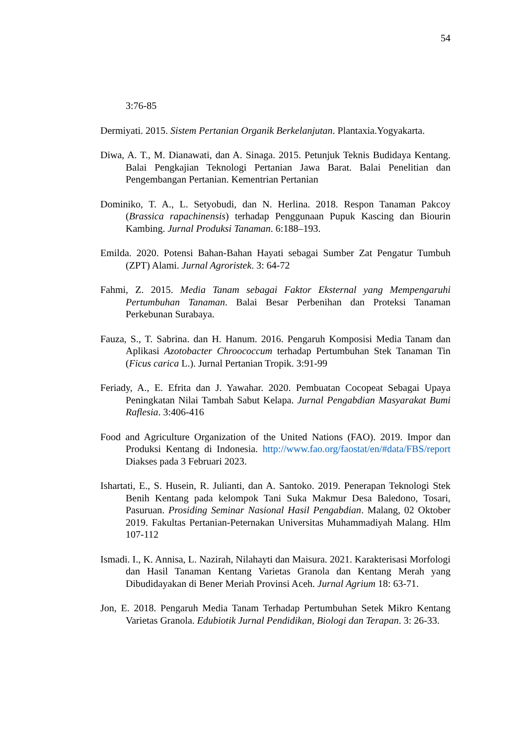54
3:76-85
Dermiyati. 2015. Sistem Pertanian Organik Berkelanjutan. Plantaxia.Yogyakarta.
Diwa, A. T., M. Dianawati, dan A. Sinaga. 2015. Petunjuk Teknis Budidaya Kentang. Balai Pengkajian Teknologi Pertanian Jawa Barat. Balai Penelitian dan Pengembangan Pertanian. Kementrian Pertanian
Dominiko, T. A., L. Setyobudi, dan N. Herlina. 2018. Respon Tanaman Pakcoy (Brassica rapachinensis) terhadap Penggunaan Pupuk Kascing dan Biourin Kambing. Jurnal Produksi Tanaman. 6:188–193.
Emilda. 2020. Potensi Bahan-Bahan Hayati sebagai Sumber Zat Pengatur Tumbuh (ZPT) Alami. Jurnal Agroristek. 3: 64-72
Fahmi, Z. 2015. Media Tanam sebagai Faktor Eksternal yang Mempengaruhi Pertumbuhan Tanaman. Balai Besar Perbenihan dan Proteksi Tanaman Perkebunan Surabaya.
Fauza, S., T. Sabrina. dan H. Hanum. 2016. Pengaruh Komposisi Media Tanam dan Aplikasi Azotobacter Chroococcum terhadap Pertumbuhan Stek Tanaman Tin (Ficus carica L.). Jurnal Pertanian Tropik. 3:91-99
Feriady, A., E. Efrita dan J. Yawahar. 2020. Pembuatan Cocopeat Sebagai Upaya Peningkatan Nilai Tambah Sabut Kelapa. Jurnal Pengabdian Masyarakat Bumi Raflesia. 3:406-416
Food and Agriculture Organization of the United Nations (FAO). 2019. Impor dan Produksi Kentang di Indonesia. http://www.fao.org/faostat/en/#data/FBS/report Diakses pada 3 Februari 2023.
Ishartati, E., S. Husein, R. Julianti, dan A. Santoko. 2019. Penerapan Teknologi Stek Benih Kentang pada kelompok Tani Suka Makmur Desa Baledono, Tosari, Pasuruan. Prosiding Seminar Nasional Hasil Pengabdian. Malang, 02 Oktober 2019. Fakultas Pertanian-Peternakan Universitas Muhammadiyah Malang. Hlm 107-112
Ismadi. I., K. Annisa, L. Nazirah, Nilahayti dan Maisura. 2021. Karakterisasi Morfologi dan Hasil Tanaman Kentang Varietas Granola dan Kentang Merah yang Dibudidayakan di Bener Meriah Provinsi Aceh. Jurnal Agrium 18: 63-71.
Jon, E. 2018. Pengaruh Media Tanam Terhadap Pertumbuhan Setek Mikro Kentang Varietas Granola. Edubiotik Jurnal Pendidikan, Biologi dan Terapan. 3: 26-33.